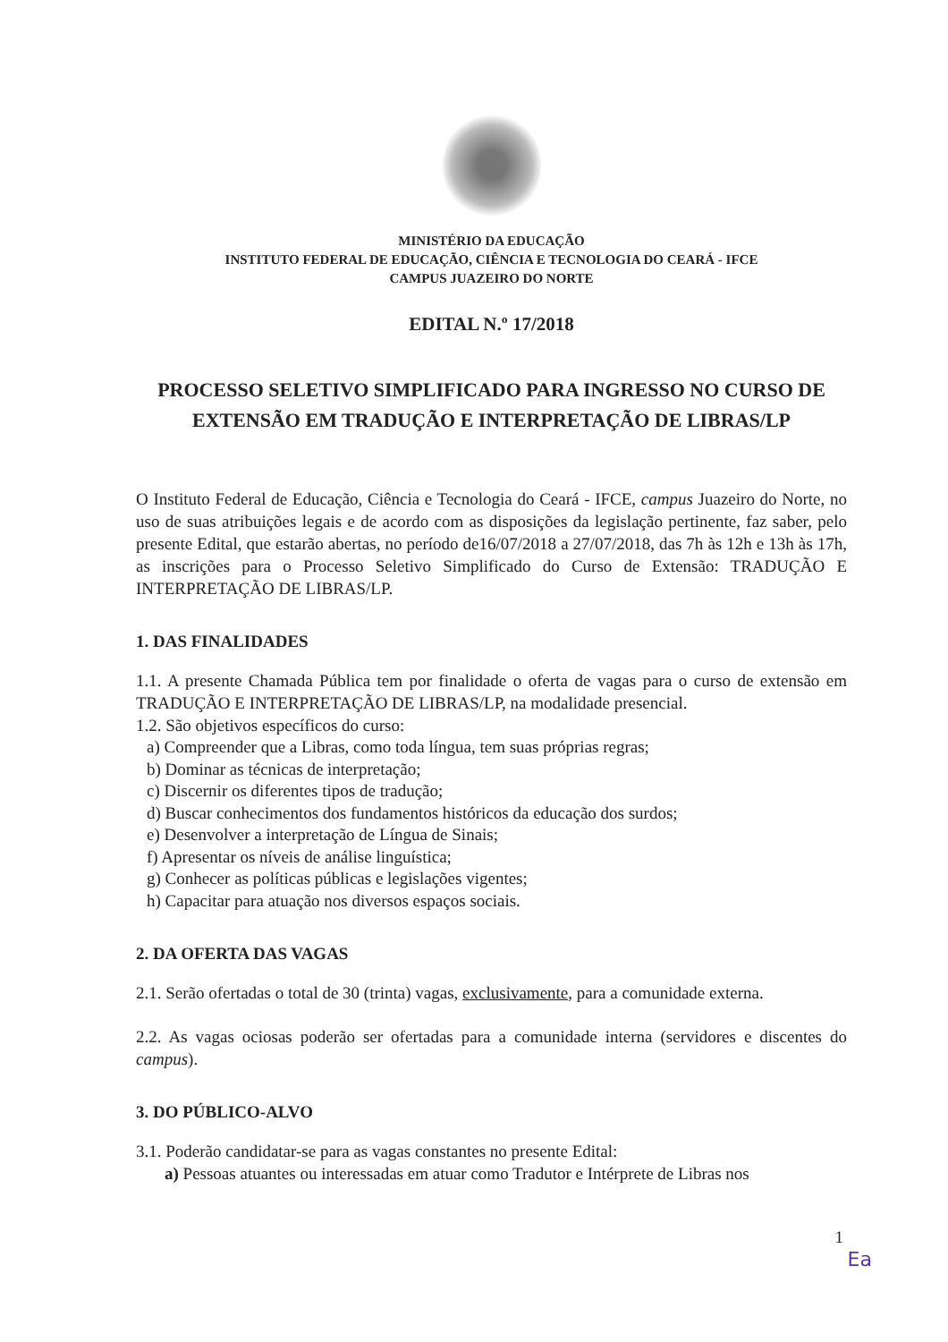MINISTÉRIO DA EDUCAÇÃO
INSTITUTO FEDERAL DE EDUCAÇÃO, CIÊNCIA E TECNOLOGIA DO CEARÁ - IFCE
CAMPUS JUAZEIRO DO NORTE
EDITAL N.º 17/2018
PROCESSO SELETIVO SIMPLIFICADO PARA INGRESSO NO CURSO DE EXTENSÃO EM TRADUÇÃO E INTERPRETAÇÃO DE LIBRAS/LP
O Instituto Federal de Educação, Ciência e Tecnologia do Ceará - IFCE, campus Juazeiro do Norte, no uso de suas atribuições legais e de acordo com as disposições da legislação pertinente, faz saber, pelo presente Edital, que estarão abertas, no período de16/07/2018 a 27/07/2018, das 7h às 12h e 13h às 17h, as inscrições para o Processo Seletivo Simplificado do Curso de Extensão: TRADUÇÃO E INTERPRETAÇÃO DE LIBRAS/LP.
1. DAS FINALIDADES
1.1. A presente Chamada Pública tem por finalidade o oferta de vagas para o curso de extensão em TRADUÇÃO E INTERPRETAÇÃO DE LIBRAS/LP, na modalidade presencial.
1.2. São objetivos específicos do curso:
a) Compreender que a Libras, como toda língua, tem suas próprias regras;
b) Dominar as técnicas de interpretação;
c) Discernir os diferentes tipos de tradução;
d) Buscar conhecimentos dos fundamentos históricos da educação dos surdos;
e) Desenvolver a interpretação de Língua de Sinais;
f) Apresentar os níveis de análise linguística;
g) Conhecer as políticas públicas e legislações vigentes;
h) Capacitar para atuação nos diversos espaços sociais.
2. DA OFERTA DAS VAGAS
2.1. Serão ofertadas o total de 30 (trinta) vagas, exclusivamente, para a comunidade externa.
2.2. As vagas ociosas poderão ser ofertadas para a comunidade interna (servidores e discentes do campus).
3. DO PÚBLICO-ALVO
3.1. Poderão candidatar-se para as vagas constantes no presente Edital:
a) Pessoas atuantes ou interessadas em atuar como Tradutor e Intérprete de Libras nos
1
Ea